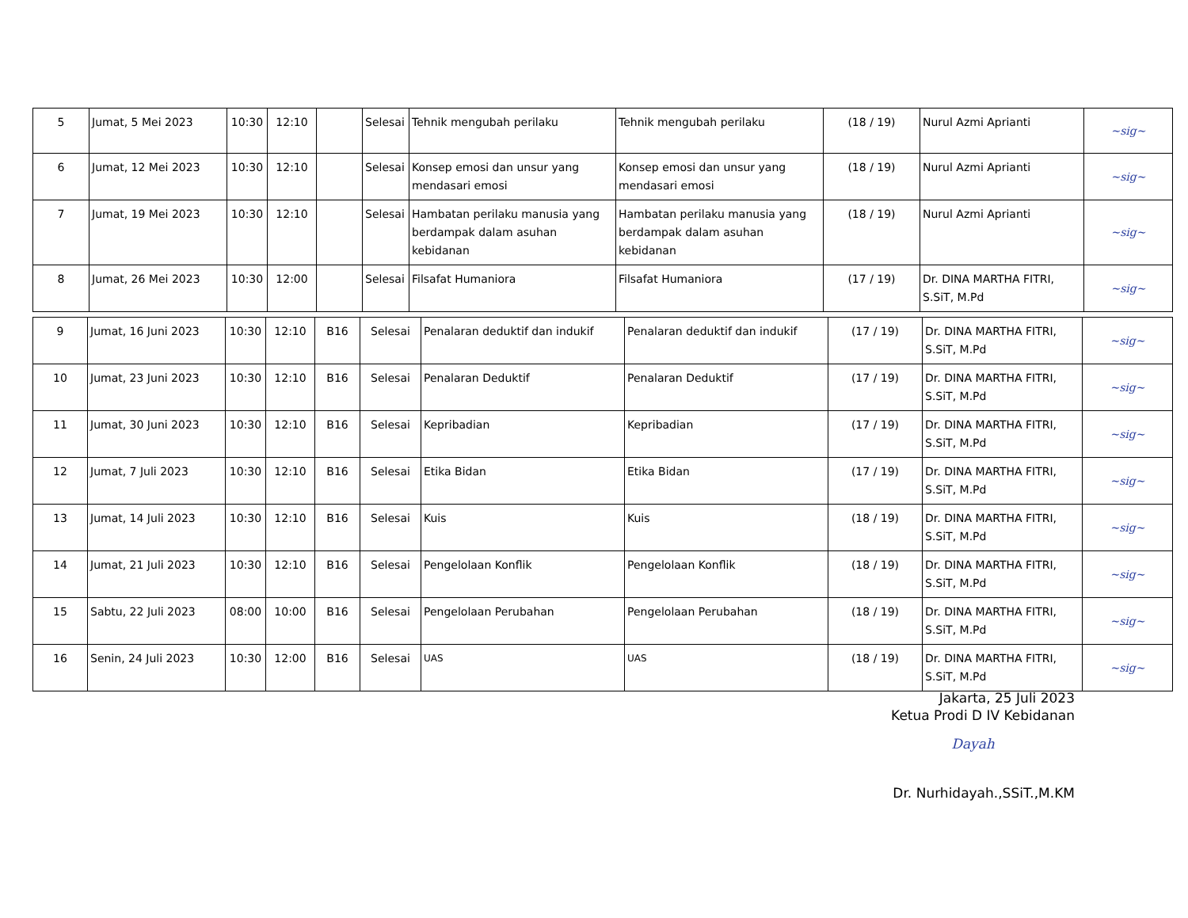| 5 | Jumat, 5 Mei 2023 | 10:30 | 12:10 | | Selesai | Tehnik mengubah perilaku | Tehnik mengubah perilaku | (18 / 19) | Nurul Azmi Aprianti | ~sig~ |
| 6 | Jumat, 12 Mei 2023 | 10:30 | 12:10 | | Selesai | Konsep emosi dan unsur yang mendasari emosi | Konsep emosi dan unsur yang mendasari emosi | (18 / 19) | Nurul Azmi Aprianti | ~sig~ |
| 7 | Jumat, 19 Mei 2023 | 10:30 | 12:10 | | Selesai | Hambatan perilaku manusia yang berdampak dalam asuhan kebidanan | Hambatan perilaku manusia yang berdampak dalam asuhan kebidanan | (18 / 19) | Nurul Azmi Aprianti | ~sig~ |
| 8 | Jumat, 26 Mei 2023 | 10:30 | 12:00 | | Selesai | Filsafat Humaniora | Filsafat Humaniora | (17 / 19) | Dr. DINA MARTHA FITRI, S.SiT, M.Pd | ~sig~ |
| 9 | Jumat, 16 Juni 2023 | 10:30 | 12:10 | B16 | Selesai | Penalaran deduktif dan indukif | Penalaran deduktif dan indukif | (17 / 19) | Dr. DINA MARTHA FITRI, S.SiT, M.Pd | ~sig~ |
| 10 | Jumat, 23 Juni 2023 | 10:30 | 12:10 | B16 | Selesai | Penalaran Deduktif | Penalaran Deduktif | (17 / 19) | Dr. DINA MARTHA FITRI, S.SiT, M.Pd | ~sig~ |
| 11 | Jumat, 30 Juni 2023 | 10:30 | 12:10 | B16 | Selesai | Kepribadian | Kepribadian | (17 / 19) | Dr. DINA MARTHA FITRI, S.SiT, M.Pd | ~sig~ |
| 12 | Jumat, 7 Juli 2023 | 10:30 | 12:10 | B16 | Selesai | Etika Bidan | Etika Bidan | (17 / 19) | Dr. DINA MARTHA FITRI, S.SiT, M.Pd | ~sig~ |
| 13 | Jumat, 14 Juli 2023 | 10:30 | 12:10 | B16 | Selesai | Kuis | Kuis | (18 / 19) | Dr. DINA MARTHA FITRI, S.SiT, M.Pd | ~sig~ |
| 14 | Jumat, 21 Juli 2023 | 10:30 | 12:10 | B16 | Selesai | Pengelolaan Konflik | Pengelolaan Konflik | (18 / 19) | Dr. DINA MARTHA FITRI, S.SiT, M.Pd | ~sig~ |
| 15 | Sabtu, 22 Juli 2023 | 08:00 | 10:00 | B16 | Selesai | Pengelolaan Perubahan | Pengelolaan Perubahan | (18 / 19) | Dr. DINA MARTHA FITRI, S.SiT, M.Pd | ~sig~ |
| 16 | Senin, 24 Juli 2023 | 10:30 | 12:00 | B16 | Selesai | UAS | UAS | (18 / 19) | Dr. DINA MARTHA FITRI, S.SiT, M.Pd | ~sig~ |
Jakarta, 25 Juli 2023
Ketua Prodi D IV Kebidanan
Dayah
Dr. Nurhidayah.,SSiT.,M.KM